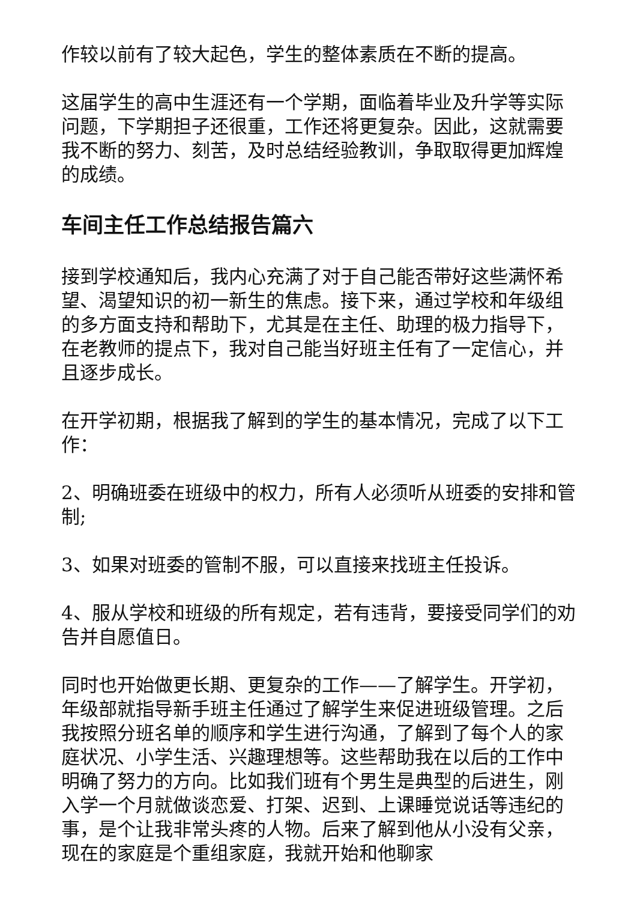作较以前有了较大起色，学生的整体素质在不断的提高。
这届学生的高中生涯还有一个学期，面临着毕业及升学等实际问题，下学期担子还很重，工作还将更复杂。因此，这就需要我不断的努力、刻苦，及时总结经验教训，争取取得更加辉煌的成绩。
车间主任工作总结报告篇六
接到学校通知后，我内心充满了对于自己能否带好这些满怀希望、渴望知识的初一新生的焦虑。接下来，通过学校和年级组的多方面支持和帮助下，尤其是在主任、助理的极力指导下，在老教师的提点下，我对自己能当好班主任有了一定信心，并且逐步成长。
在开学初期，根据我了解到的学生的基本情况，完成了以下工作：
2、明确班委在班级中的权力，所有人必须听从班委的安排和管制;
3、如果对班委的管制不服，可以直接来找班主任投诉。
4、服从学校和班级的所有规定，若有违背，要接受同学们的劝告并自愿值日。
同时也开始做更长期、更复杂的工作——了解学生。开学初，年级部就指导新手班主任通过了解学生来促进班级管理。之后我按照分班名单的顺序和学生进行沟通，了解到了每个人的家庭状况、小学生活、兴趣理想等。这些帮助我在以后的工作中明确了努力的方向。比如我们班有个男生是典型的后进生，刚入学一个月就做谈恋爱、打架、迟到、上课睡觉说话等违纪的事，是个让我非常头疼的人物。后来了解到他从小没有父亲，现在的家庭是个重组家庭，我就开始和他聊家